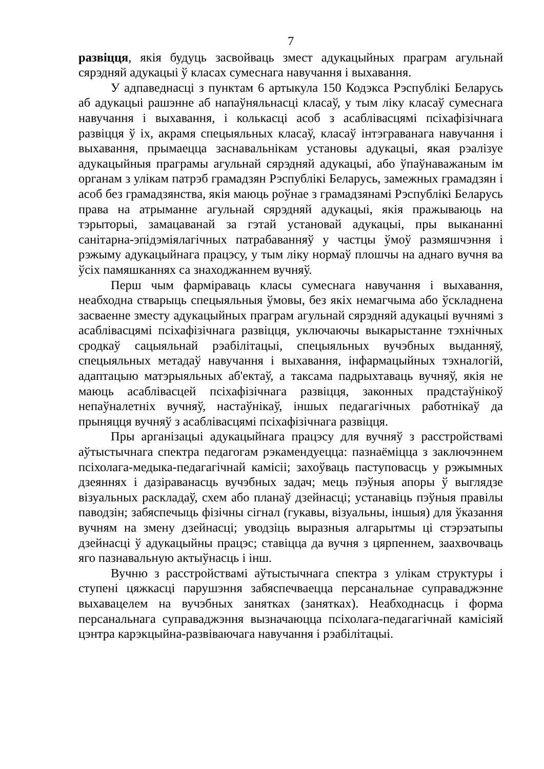7
развіцця, якія будуць засвойваць змест адукацыйных праграм агульнай сярэдняй адукацыі ў класах сумеснага навучання і выхавання.
У адпаведнасці з пунктам 6 артыкула 150 Кодэкса Рэспублікі Беларусь аб адукацыі рашэнне аб напаўняльнасці класаў, у тым ліку класаў сумеснага навучання і выхавання, і колькасці асоб з асаблівасцямі псіхафізічнага развіцця ў іх, акрамя спецыяльных класаў, класаў інтэграванага навучання і выхавання, прымаецца заснавальнікам установы адукацыі, якая рэалізуе адукацыйныя праграмы агульнай сярэдняй адукацыі, або ўпаўнаважаным ім органам з улікам патрэб грамадзян Рэспублікі Беларусь, замежных грамадзян і асоб без грамадзянства, якія маюць роўнае з грамадзянамі Рэспублікі Беларусь права на атрыманне агульнай сярэдняй адукацыі, якія пражываюць на тэрыторыі, замацаванай за гэтай установай адукацыі, пры выкананні санітарна-эпідэміялагічных патрабаванняў у частцы ўмоў размяшчэння і рэжыму адукацыйнага працэсу, у тым ліку нормаў плошчы на аднаго вучня ва ўсіх памяшканнях са знаходжаннем вучняў.
Перш чым фарміраваць класы сумеснага навучання і выхавання, неабходна стварыць спецыяльныя ўмовы, без якіх немагчыма або ўскладнена засваенне зместу адукацыйных праграм агульнай сярэдняй адукацыі вучнямі з асаблівасцямі псіхафізічнага развіцця, уключаючы выкарыстанне тэхнічных сродкаў сацыяльнай рэабілітацыі, спецыяльных вучэбных выданняў, спецыяльных метадаў навучання і выхавання, інфармацыйных тэхналогій, адаптацыю матэрыяльных аб'ектаў, а таксама падрыхтаваць вучняў, якія не маюць асаблівасцей псіхафізічнага развіцця, законных прадстаўнікоў непаўналетніх вучняў, настаўнікаў, іншых педагагічных работнікаў да прыняцця вучняў з асаблівасцямі псіхафізічнага развіцця.
Пры арганізацыі адукацыйнага працэсу для вучняў з расстройствамі аўтыстычнага спектра педагогам рэкамендуецца: пазнаёміцца з заключэннем псіхолага-медыка-педагагічнай камісіі; захоўваць паступовасць у рэжымных дзеяннях і дазіраванасць вучэбных задач; мець пэўныя апоры ў выглядзе візуальных раскладаў, схем або планаў дзейнасці; устанавіць пэўныя правілы паводзін; забяспечыць фізічны сігнал (гукавы, візуальны, іншыя) для ўказання вучням на змену дзейнасці; уводзіць выразныя алгарытмы ці стэрэатыпы дзейнасці ў адукацыйны працэс; ставіцца да вучня з цярпеннем, заахвочваць яго пазнавальную актыўнасць і інш.
Вучню з расстройствамі аўтыстычнага спектра з улікам структуры і ступені цяжкасці парушэння забяспечваецца персанальнае суправаджэнне выхавацелем на вучэбных занятках (занятках). Неабходнасць і форма персанальнага суправаджэння вызначаюцца псіхолага-педагагічнай камісіяй цэнтра карэкцыйна-развіваючага навучання і рэабілітацыі.